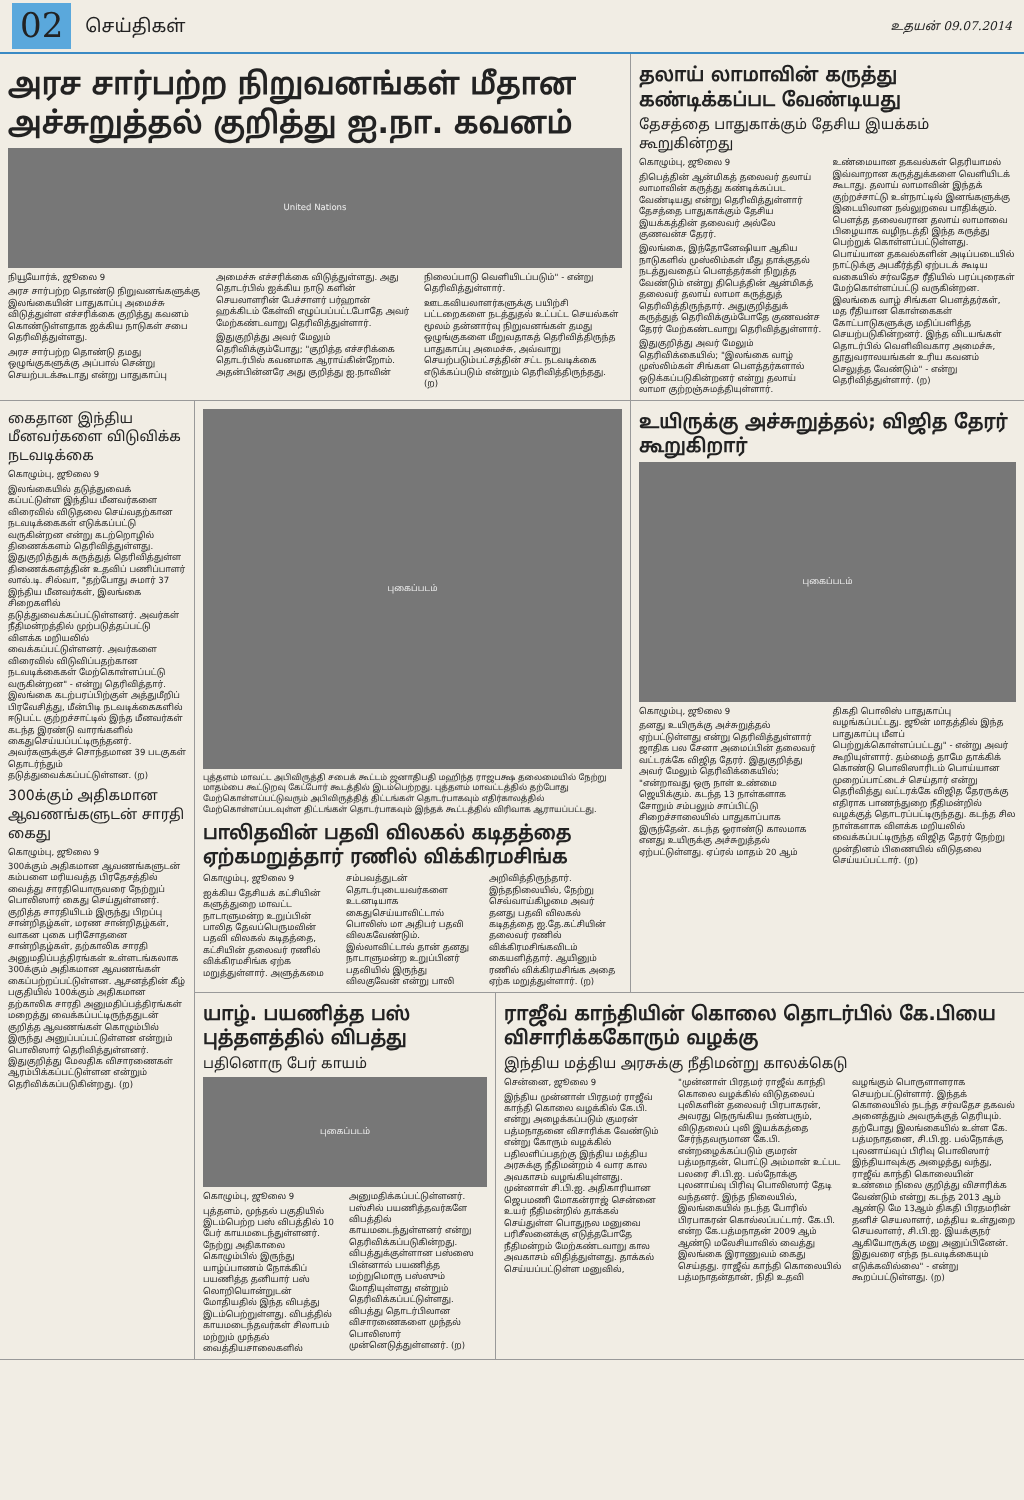02 செய்திகள் உதயன் 09.07.2014
அரச சார்பற்ற நிறுவனங்கள் மீதான அச்சுறுத்தல் குறித்து ஐ.நா. கவனம்
United Nations
நியூயோர்க், ஜூலை 9
அரச சார்பற்ற தொண்டு நிறுவனங்களுக்கு இலங்கையின் பாதுகாப்பு அமைச்சு விடுத்துள்ள எச்சரிக்கை குறித்து கவனம் கொண்டுள்ளதாக ஐக்கிய நாடுகள் சபை தெரிவித்துள்ளது.
அரச சார்பற்ற தொண்டு தமது ஒழுங்குகளுக்கு அப்பால் சென்று செயற்படக்கூடாது என்று பாதுகாப்பு அமைச்சு எச்சரிக்கை விடுத்துள்ளது. அது தொடர்பில் ஐக்கிய நாடு களின் செயலாளரின் பேச்சாளர் பர்ஹான் ஹக்கிடம் கேள்வி எழுப்பப்பட்டபோதே அவர் மேற்கண்டவாறு தெரிவித்துள்ளார்.
இதுகுறித்து அவர் மேலும் தெரிவிக்கும்போது; "குறித்த எச்சரிக்கை தொடர்பில் கவனமாக ஆராய்கின்றோம். அதன்பின்னரே அது குறித்து ஐ.நாவின் நிலைப்பாடு வெளியிடப்படும்" - என்று தெரிவித்துள்ளார்.
ஊடகவியலாளர்களுக்கு பயிற்சி பட்டறைகளை நடத்துதல் உட்பட்ட செயல்கள் மூலம் தன்னார்வு நிறுவனங்கள் தமது ஒழுங்குகளை மீறுவதாகத் தெரிவித்திருந்த பாதுகாப்பு அமைச்சு, அவ்வாறு செயற்படும்பட்சத்தின் சட்ட நடவடிக்கை எடுக்கப்படும் என்றும் தெரிவித்திருந்தது. (ற)
தலாய் லாமாவின் கருத்து கண்டிக்கப்பட வேண்டியது
தேசத்தை பாதுகாக்கும் தேசிய இயக்கம் கூறுகின்றது
கொழும்பு, ஜூலை 9
திபெத்தின் ஆன்மிகத் தலைவர் தலாய் லாமாவின் கருத்து கண்டிக்கப்பட வேண்டியது என்று தெரிவித்துள்ளார் தேசத்தை பாதுகாக்கும் தேசிய இயக்கத்தின் தலைவர் அல்லே குணவன்ச தேரர்.
இலங்கை, இந்தோனேஷியா ஆகிய நாடுகளில் முஸ்லிம்கள் மீது தாக்குதல் நடத்துவதைப் பௌத்தர்கள் நிறுத்த வேண்டும் என்று திபெத்தின் ஆன்மிகத் தலைவர் தலாய் லாமா கருத்துத் தெரிவித்திருந்தார். அதுகுறித்துக் கருத்துத் தெரிவிக்கும்போதே குணவன்ச தேரர் மேற்கண்டவாறு தெரிவித்துள்ளார்.
இதுகுறித்து அவர் மேலும் தெரிவிக்கையில்; "இலங்கை வாழ் முஸ்லிம்கள் சிங்கள பௌத்தர்களால் ஒடுக்கப்படுகின்றனர் என்று தலாய் லாமா குற்றஞ்சுமத்தியுள்ளார்.
உண்மையான தகவல்கள் தெரியாமல் இவ்வாறான கருத்துக்களை வெளியிடக் கூடாது. தலாய் லாமாவின் இந்தக் குற்றச்சாட்டு உள்நாட்டில் இனங்களுக்கு இடையிலான நல்லுறவை பாதிக்கும். பௌத்த தலைவரான தலாய் லாமாவை பிழையாக வழிநடத்தி இந்த கருத்து பெற்றுக் கொள்ளப்பட்டுள்ளது. பொய்யான தகவல்களின் அடிப்படையில் நாட்டுக்கு அபகீர்த்தி ஏற்படக் கூடிய வகையில் சர்வதேச ரீதியில் பரப்புரைகள் மேற்கொள்ளப்பட்டு வருகின்றன. இலங்கை வாழ் சிங்கள பௌத்தர்கள், மத ரீதியான கொள்கைகள் கோட்பாடுகளுக்கு மதிப்பளித்த செயற்படுகின்றனர். இந்த விடயங்கள் தொடர்பில் வெளிவிவகார அமைச்சு, தூதுவராலயங்கள் உரிய கவனம் செலுத்த வேண்டும்" - என்று தெரிவித்துள்ளார். (ற)
கைதான இந்திய மீனவர்களை விடுவிக்க நடவடிக்கை
கொழும்பு, ஜூலை 9
இலங்கையில் தடுத்துவைக் கப்பட்டுள்ள இந்திய மீனவர்களை விரைவில் விடுதலை செய்வதற்கான நடவடிக்கைகள் எடுக்கப்பட்டு வருகின்றன என்று கடற்றொழில் திணைக்களம் தெரிவித்துள்ளது. இதுகுறித்துக் கருத்துத் தெரிவித்துள்ள திணைக்களத்தின் உதவிப் பணிப்பாளர் லால்.டி. சில்வா, "தற்போது சுமார் 37 இந்திய மீனவர்கள், இலங்கை சிறைகளில் தடுத்துவைக்கப்பட்டுள்ளனர். அவர்கள் நீதிமன்றத்தில் முற்படுத்தப்பட்டு விளக்க மறியலில் வைக்கப்பட்டுள்ளனர். அவர்களை விரைவில் விடுவிப்பதற்கான நடவடிக்கைகள் மேற்கொள்ளப்பட்டு வருகின்றன" - என்று தெரிவித்தார். இலங்கை கடற்பரப்பிற்குள் அத்துமீறிப் பிரவேசித்து, மீன்பிடி நடவடிக்கைகளில் ஈடுபட்ட குற்றச்சாட்டில் இந்த மீனவர்கள் கடந்த இரண்டு வாரங்களில் கைதுசெய்யப்பட்டிருந்தனர். அவர்களுக்குச் சொந்தமான 39 படகுகள் தொடர்ந்தும் தடுத்துவைக்கப்பட்டுள்ளன. (ற)
300க்கும் அதிகமான ஆவணங்களுடன் சாரதி கைது
கொழும்பு, ஜூலை 9
300க்கும் அதிகமான ஆவணங்களுடன் கம்பளை மரியவத்த பிரதேசத்தில் வைத்து சாரதியொருவரை நேற்றுப் பொலிஸார் கைது செய்துள்ளனர். குறித்த சாரதியிடம் இருந்து பிறப்பு சான்றிதழ்கள், மரண சான்றிதழ்கள், வாகன புகை பரிசோதனை சான்றிதழ்கள், தற்காலிக சாரதி அனுமதிப்பத்திரங்கள் உள்ளடங்கலாக 300க்கும் அதிகமான ஆவணங்கள் கைப்பற்றப்பட்டுள்ளன. ஆசனத்தின் கீழ் பகுதியில் 100க்கும் அதிகமான தற்காலிக சாரதி அனுமதிப்பத்திரங்கள் மறைத்து வைக்கப்பட்டிருந்ததுடன் குறித்த ஆவணங்கள் கொழும்பில் இருந்து அனுப்பப்பட்டுள்ளன என்றும் பொலிஸார் தெரிவித்துள்ளனர். இதுகுறித்து மேலதிக விசாரணைகள் ஆரம்பிக்கப்பட்டுள்ளன என்றும் தெரிவிக்கப்படுகின்றது. (ற)
புகைப்படம்
புத்தளம் மாவட்ட அபிவிருத்தி சபைக் கூட்டம் ஜனாதிபதி மஹிந்த ராஜபக்ஷ தலைமையில் நேற்று மாதம்பை கூட்டுறவு கேட்போர் கூடத்தில் இடம்பெற்றது. புத்தளம் மாவட்டத்தில் தற்போது மேற்கொள்ளப்பட்டுவரும் அபிவிருத்தித் திட்டங்கள் தொடர்பாகவும் எதிர்காலத்தில் மேற்கொள்ளப்படவுள்ள திட்டங்கள் தொடர்பாகவும் இந்தக் கூட்டத்தில் விரிவாக ஆராயப்பட்டது.
பாலிதவின் பதவி விலகல் கடிதத்தை ஏற்கமறுத்தார் ரணில் விக்கிரமசிங்க
கொழும்பு, ஜூலை 9
ஐக்கிய தேசியக் கட்சியின் களுத்துறை மாவட்ட நாடாளுமன்ற உறுப்பின் பாலித தேவப்பெருமவின் பதவி விலகல் கடிதத்தை, கட்சியின் தலைவர் ரணில் விக்கிரமசிங்க ஏற்க மறுத்துள்ளார். அளுத்கமை சம்பவத்துடன் தொடர்புடையவர்களை உடனடியாக கைதுசெய்யாவிட்டால் பொலிஸ் மா அதிபர் பதவி விலகவேண்டும். இல்லாவிட்டால் தான் தனது நாடாளுமன்ற உறுப்பினர் பதவியில் இருந்து விலகுவேன் என்று பாலி அறிவித்திருந்தார். இந்தநிலையில், நேற்று செவ்வாய்கிழமை அவர் தனது பதவி விலகல் கடிதத்தை ஐ.தே.கட்சியின் தலைவர் ரணில் விக்கிரமசிங்கவிடம் கையளித்தார். ஆயினும் ரணில் விக்கிரமசிங்க அதை ஏற்க மறுத்துள்ளார். (ற)
உயிருக்கு அச்சுறுத்தல்; விஜித தேரர் கூறுகிறார்
புகைப்படம்
கொழும்பு, ஜூலை 9
தனது உயிருக்கு அச்சுறுத்தல் ஏற்பட்டுள்ளது என்று தெரிவித்துள்ளார் ஜாதிக பல சேனா அமைப்பின் தலைவர் வட்டரக்கே விஜித தேரர். இதுகுறித்து அவர் மேலும் தெரிவிக்கையில்; "என்றாவது ஒரு நாள் உண்மை ஜெயிக்கும். கடந்த 13 நாள்களாக சோறும் சம்பலும் சாப்பிட்டு சிறைச்சாலையில் பாதுகாப்பாக இருந்தேன். கடந்த ஓராண்டு காலமாக எனது உயிருக்கு அச்சுறுத்தல் ஏற்பட்டுள்ளது. ஏப்ரல் மாதம் 20 ஆம் திகதி பொலிஸ் பாதுகாப்பு வழங்கப்பட்டது. ஜூன் மாதத்தில் இந்த பாதுகாப்பு மீளப் பெற்றுக்கொள்ளப்பட்டது" - என்று அவர் கூறியுள்ளார். தம்மைத் தாமே தாக்கிக் கொண்டு பொலிஸாரிடம் பொய்யான முறைப்பாட்டைச் செய்தார் என்று தெரிவித்து வட்டரக்கே விஜித தேரருக்கு எதிராக பாணந்துறை நீதிமன்றில் வழக்குத் தொடரப்பட்டிருந்தது. கடந்த சில நாள்களாக விளக்க மறியலில் வைக்கப்பட்டிருந்த விஜித தேரர் நேற்று முன்தினம் பிணையில் விடுதலை செய்யப்பட்டார். (ற)
யாழ். பயணித்த பஸ் புத்தளத்தில் விபத்து
பதினொரு பேர் காயம்
புகைப்படம்
கொழும்பு, ஜூலை 9
புத்தளம், முந்தல் பகுதியில் இடம்பெற்ற பஸ் விபத்தில் 10 பேர் காயமடைந்துள்ளனர். நேற்று அதிகாலை கொழும்பில் இருந்து யாழ்ப்பாணம் நோக்கிப் பயணித்த தனியார் பஸ் லொறியொன்றுடன் மோதியதில் இந்த விபத்து இடம்பெற்றுள்ளது. விபத்தில் காயமடைந்தவர்கள் சிலாபம் மற்றும் முந்தல் வைத்தியசாலைகளில் அனுமதிக்கப்பட்டுள்ளனர். பஸ்சில் பயணித்தவர்களே விபத்தில் காயமடைந்துள்ளனர் என்று தெரிவிக்கப்படுகின்றது. விபத்துக்குள்ளான பஸ்ஸை பின்னால் பயணித்த மற்றுமொரு பஸ்ஸும் மோதியுள்ளது என்றும் தெரிவிக்கப்பட்டுள்ளது. விபத்து தொடர்பிலான விசாரணைகளை முந்தல் பொலிஸார் முன்னெடுத்துள்ளனர். (ற)
ராஜீவ் காந்தியின் கொலை தொடர்பில் கே.பியை விசாரிக்ககோரும் வழக்கு
இந்திய மத்திய அரசுக்கு நீதிமன்று காலக்கெடு
சென்னை, ஜூலை 9
இந்திய முன்னாள் பிரதமர் ராஜீவ் காந்தி கொலை வழக்கில் கே.பி. என்று அழைக்கப்படும் குமரன் பத்மநாதனை விசாரிக்க வேண்டும் என்று கோரும் வழக்கில் பதிலளிப்பதற்கு இந்திய மத்திய அரசுக்கு நீதிமன்றம் 4 வார கால அவகாசம் வழங்கியுள்ளது. முன்னாள் சி.பி.ஐ. அதிகாரியான ஜெபமணி மோகன்ராஜ் சென்னை உயர் நீதிமன்றில் தாக்கல் செய்துள்ள பொதுநல மனுவை பரிசீலனைக்கு எடுத்தபோதே நீதிமன்றம் மேற்கண்டவாறு கால அவகாசம் விதித்துள்ளது. தாக்கல் செய்யப்பட்டுள்ள மனுவில், "முன்னாள் பிரதமர் ராஜீவ் காந்தி கொலை வழக்கில் விடுதலைப் புலிகளின் தலைவர் பிரபாகரன், அவரது நெருங்கிய நண்பரும், விடுதலைப் புலி இயக்கத்தை சேர்ந்தவருமான கே.பி. என்றழைக்கப்படும் குமரன் பத்மநாதன், பொட்டு அம்மான் உட்பட பலரை சி.பி.ஐ. பல்நோக்கு புலனாய்வு பிரிவு பொலிஸார் தேடி வந்தனர். இந்த நிலையில், இலங்கையில் நடந்த போரில் பிரபாகரன் கொல்லப்பட்டார். கே.பி. என்ற கே.பத்மநாதன் 2009 ஆம் ஆண்டு மலேசியாவில் வைத்து இலங்கை இராணுவம் கைது செய்தது. ராஜீவ் காந்தி கொலையில் பத்மநாதன்தான், நிதி உதவி வழங்கும் பொருளாளராக செயற்பட்டுள்ளார். இந்தக் கொலையில் நடந்த சர்வதேச தகவல் அனைத்தும் அவருக்குத் தெரியும். தற்போது இலங்கையில் உள்ள கே. பத்மநாதனை, சி.பி.ஐ. பல்நோக்கு புலனாய்வுப் பிரிவு பொலிஸார் இந்தியாவுக்கு அழைத்து வந்து, ராஜீவ் காந்தி கொலையின் உண்மை நிலை குறித்து விசாரிக்க வேண்டும் என்று கடந்த 2013 ஆம் ஆண்டு மே 13ஆம் திகதி பிரதமரின் தனிச் செயலாளர், மத்திய உள்துறை செயலாளர், சி.பி.ஐ. இயக்குநர் ஆகியோருக்கு மனு அனுப்பினேன். இதுவரை எந்த நடவடிக்கையும் எடுக்கவில்லை" - என்று கூறப்பட்டுள்ளது. (ற)